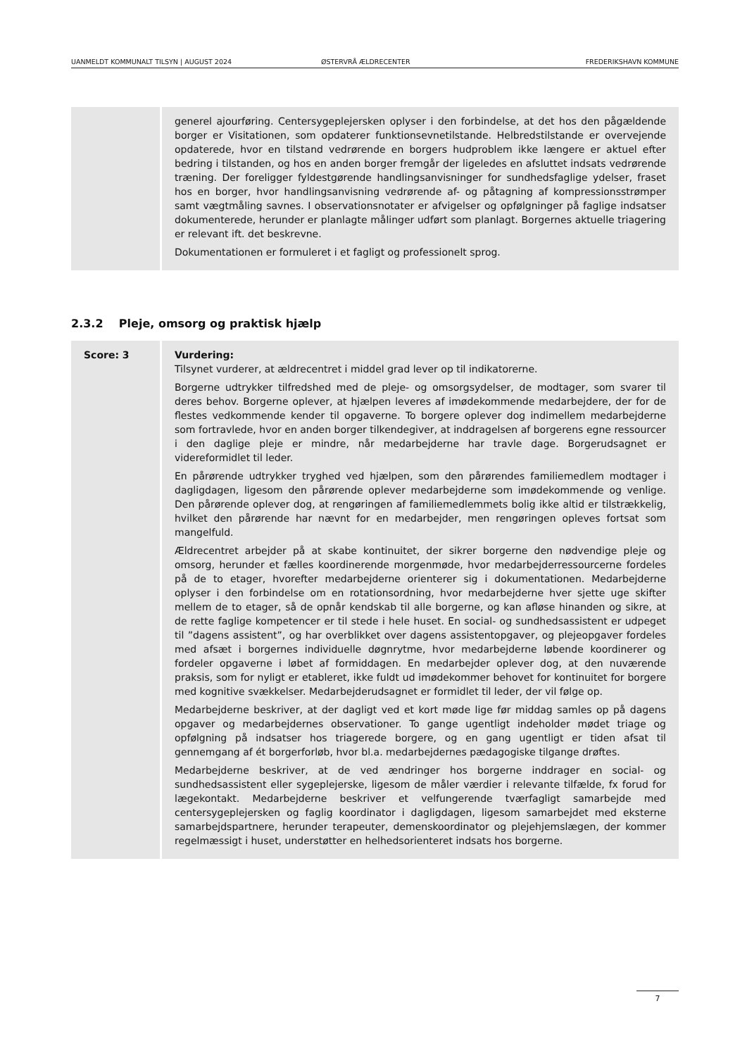UANMELDT KOMMUNALT TILSYN | AUGUST 2024 ØSTERVRÅ ÆLDRECENTER FREDERIKSHAVN KOMMUNE
| | generel ajourføring. Centersygeplejersken oplyser i den forbindelse, at det hos den pågældende borger er Visitationen, som opdaterer funktionsevnetilstande. Helbredstilstande er overvejende opdaterede, hvor en tilstand vedrørende en borgers hudproblem ikke længere er aktuel efter bedring i tilstanden, og hos en anden borger fremgår der ligeledes en afsluttet indsats vedrørende træning. Der foreligger fyldestgørende handlingsanvisninger for sundhedsfaglige ydelser, fraset hos en borger, hvor handlingsanvisning vedrørende af- og påtagning af kompressionsstrømper samt vægtmåling savnes. I observationsnotater er afvigelser og opfølgninger på faglige indsatser dokumenterede, herunder er planlagte målinger udført som planlagt. Borgernes aktuelle triagering er relevant ift. det beskrevne. Dokumentationen er formuleret i et fagligt og professionelt sprog. |
2.3.2 Pleje, omsorg og praktisk hjælp
| Score: 3 | Vurdering: Tilsynet vurderer, at ældrecentret i middel grad lever op til indikatorerne. Borgerne udtrykker tilfredshed med de pleje- og omsorgsydelser, de modtager, som svarer til deres behov. Borgerne oplever, at hjælpen leveres af imødekommende medarbejdere, der for de flestes vedkommende kender til opgaverne. To borgere oplever dog indimellem medarbejderne som fortravlede, hvor en anden borger tilkendegiver, at inddragelsen af borgerens egne ressourcer i den daglige pleje er mindre, når medarbejderne har travle dage. Borgerudsagnet er videreformidlet til leder. En pårørende udtrykker tryghed ved hjælpen, som den pårørendes familiemedlem modtager i dagligdagen, ligesom den pårørende oplever medarbejderne som imødekommende og venlige. Den pårørende oplever dog, at rengøringen af familiemedlemmets bolig ikke altid er tilstrækkelig, hvilket den pårørende har nævnt for en medarbejder, men rengøringen opleves fortsat som mangelfuld. Ældrecentret arbejder på at skabe kontinuitet, der sikrer borgerne den nødvendige pleje og omsorg, herunder et fælles koordinerende morgenmøde, hvor medarbejderressourcerne fordeles på de to etager, hvorefter medarbejderne orienterer sig i dokumentationen. Medarbejderne oplyser i den forbindelse om en rotationsordning, hvor medarbejderne hver sjette uge skifter mellem de to etager, så de opnår kendskab til alle borgerne, og kan afløse hinanden og sikre, at de rette faglige kompetencer er til stede i hele huset. En social- og sundhedsassistent er udpeget til ”dagens assistent”, og har overblikket over dagens assistentopgaver, og plejeopgaver fordeles med afsæt i borgernes individuelle døgnrytme, hvor medarbejderne løbende koordinerer og fordeler opgaverne i løbet af formiddagen. En medarbejder oplever dog, at den nuværende praksis, som for nyligt er etableret, ikke fuldt ud imødekommer behovet for kontinuitet for borgere med kognitive svækkelser. Medarbejderudsagnet er formidlet til leder, der vil følge op. Medarbejderne beskriver, at der dagligt ved et kort møde lige før middag samles op på dagens opgaver og medarbejdernes observationer. To gange ugentligt indeholder mødet triage og opfølgning på indsatser hos triagerede borgere, og en gang ugentligt er tiden afsat til gennemgang af ét borgerforløb, hvor bl.a. medarbejdernes pædagogiske tilgange drøftes. Medarbejderne beskriver, at de ved ændringer hos borgerne inddrager en social- og sundhedsassistent eller sygeplejerske, ligesom de måler værdier i relevante tilfælde, fx forud for lægekontakt. Medarbejderne beskriver et velfungerende tværfagligt samarbejde med centersygeplejersken og faglig koordinator i dagligdagen, ligesom samarbejdet med eksterne samarbejdspartnere, herunder terapeuter, demenskoordinator og plejehjemslægen, der kommer regelmæssigt i huset, understøtter en helhedsorienteret indsats hos borgerne. |
7